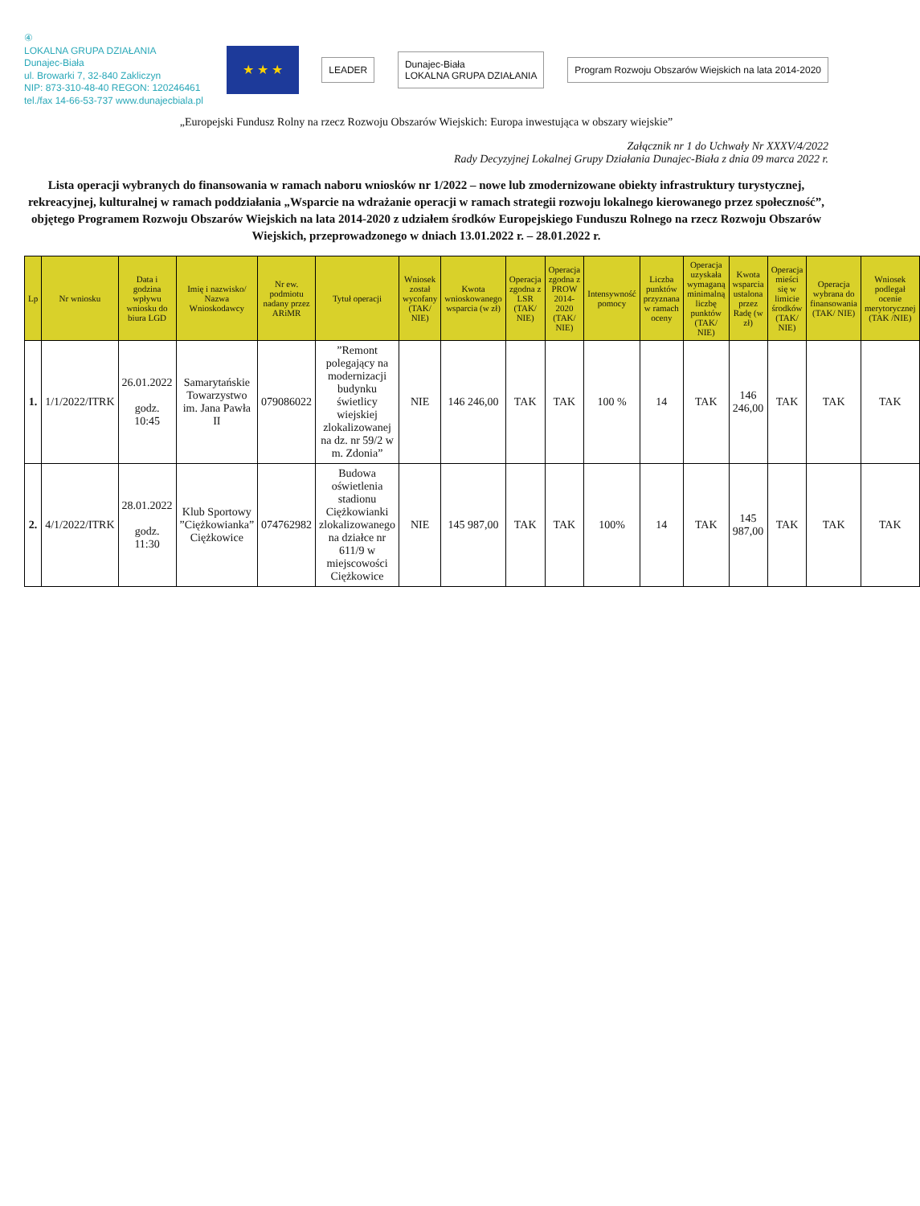④
LOKALNA GRUPA DZIAŁANIA
Dunajec-Biała
ul. Browarki 7, 32-840 Zakliczyn
NIP: 873-310-48-40 REGON: 120246461
tel./fax 14-66-53-737 www.dunajecbiala.pl
★ ★ ★
LEADER
Dunajec-Biała
LOKALNA GRUPA DZIAŁANIA
Program Rozwoju Obszarów Wiejskich na lata 2014-2020
„Europejski Fundusz Rolny na rzecz Rozwoju Obszarów Wiejskich: Europa inwestująca w obszary wiejskie”
Załącznik nr 1 do Uchwały Nr XXXV/4/2022
Rady Decyzyjnej Lokalnej Grupy Działania Dunajec-Biała z dnia 09 marca 2022 r.
Lista operacji wybranych do finansowania w ramach naboru wniosków nr 1/2022 – nowe lub zmodernizowane obiekty infrastruktury turystycznej, rekreacyjnej, kulturalnej w ramach poddziałania „Wsparcie na wdrażanie operacji w ramach strategii rozwoju lokalnego kierowanego przez społeczność”, objętego Programem Rozwoju Obszarów Wiejskich na lata 2014-2020 z udziałem środków Europejskiego Funduszu Rolnego na rzecz Rozwoju Obszarów Wiejskich, przeprowadzonego w dniach 13.01.2022 r. – 28.01.2022 r.
| Lp | Nr wniosku | Data i godzina wpływu wniosku do biura LGD | Imię i nazwisko/ Nazwa Wnioskodawcy | Nr ew. podmiotu nadany przez ARiMR | Tytuł operacji | Wniosek został wycofany (TAK/ NIE) | Kwota wnioskowanego wsparcia (w zł) | Operacja zgodna z LSR (TAK/ NIE) | Operacja zgodna z PROW 2014-2020 (TAK/ NIE) | Intensywność pomocy | Liczba punktów przyznana w ramach oceny | Operacja uzyskała wymaganą minimalną liczbę punktów (TAK/ NIE) | Kwota wsparcia ustalona przez Radę (w zł) | Operacja mieści się w limicie środków (TAK/ NIE) | Operacja wybrana do finansowania (TAK/ NIE) | Wniosek podlegał ocenie merytorycznej (TAK /NIE) |
| --- | --- | --- | --- | --- | --- | --- | --- | --- | --- | --- | --- | --- | --- | --- | --- | --- |
| 1. | 1/1/2022/ITRK | 26.01.2022 godz. 10:45 | Samarytańskie Towarzystwo im. Jana Pawła II | 079086022 | ”Remont polegający na modernizacji budynku świetlicy wiejskiej zlokalizowanej na dz. nr 59/2 w m. Zdonia” | NIE | 146 246,00 | TAK | TAK | 100 % | 14 | TAK | 146 246,00 | TAK | TAK | TAK |
| 2. | 4/1/2022/ITRK | 28.01.2022 godz. 11:30 | Klub Sportowy ”Ciężkowianka” Ciężkowice | 074762982 | Budowa oświetlenia stadionu Ciężkowianki zlokalizowanego na działce nr 611/9 w miejscowości Ciężkowice | NIE | 145 987,00 | TAK | TAK | 100% | 14 | TAK | 145 987,00 | TAK | TAK | TAK |